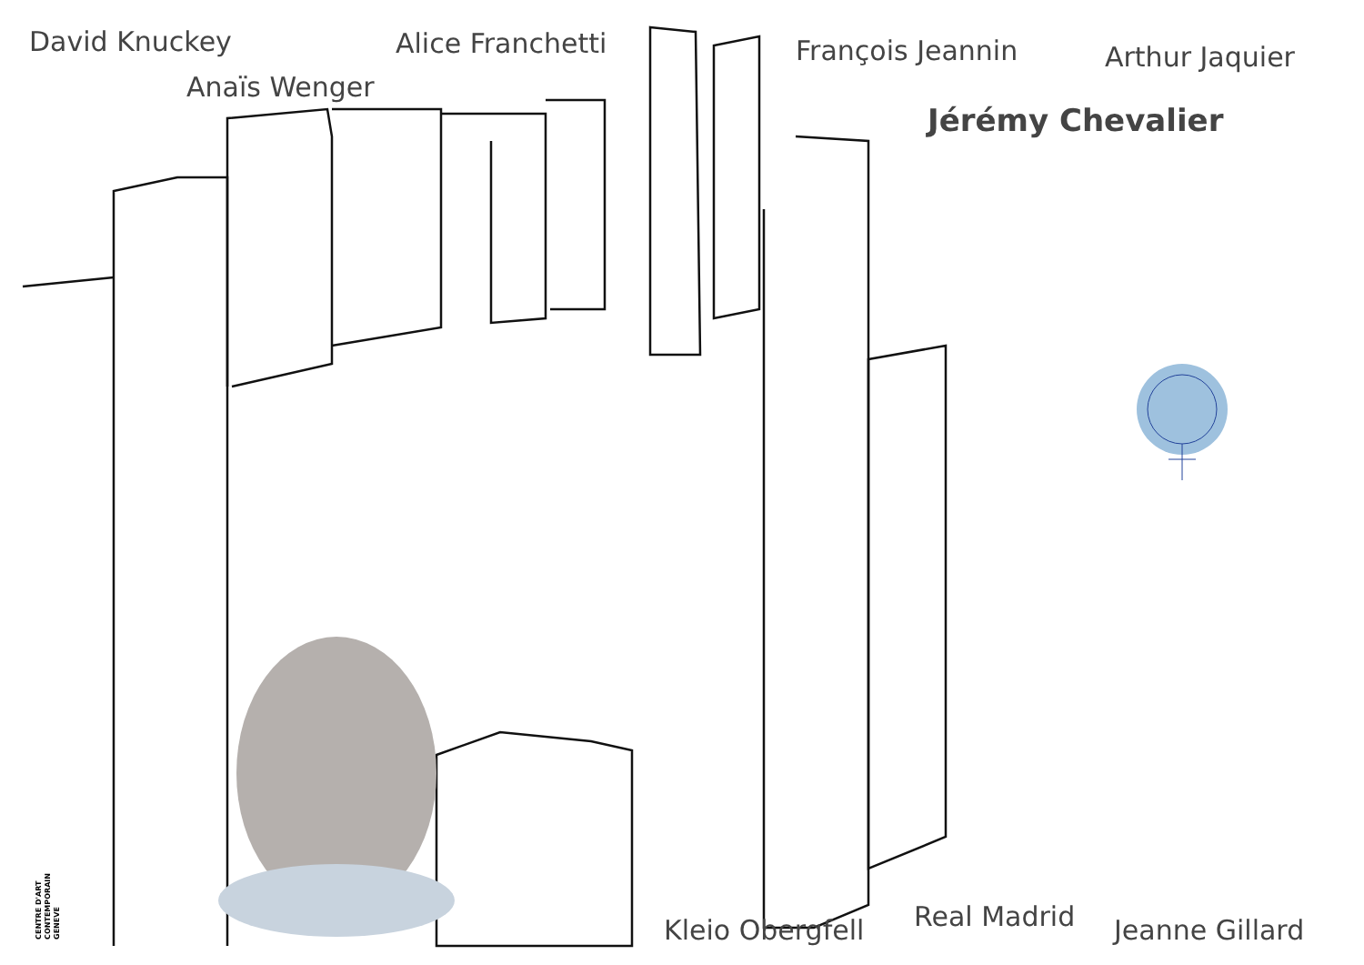David Knuckey
Anaïs Wenger
Alice Franchetti François Jeannin Arthur Jaquier
Jérémy Chevalier
CENTRE D'ART
CONTEMPORAIN
GENEVE
Kleio Obergfell Real Madrid Jeanne Gillard